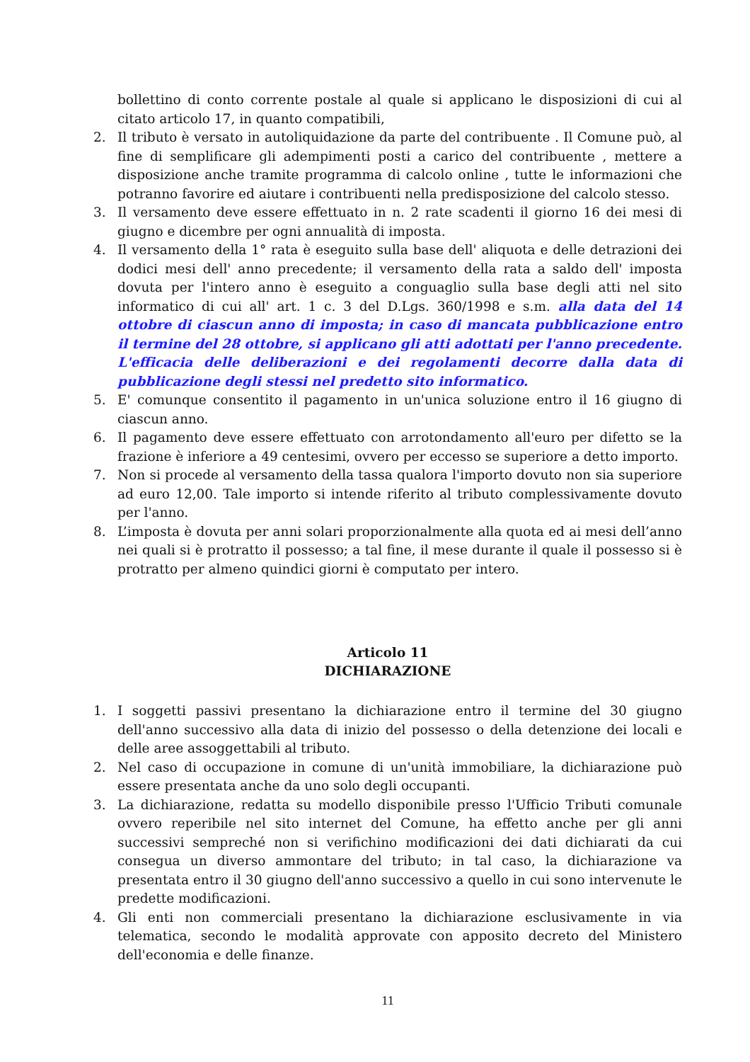bollettino di conto corrente postale al quale si applicano le disposizioni di cui al citato articolo 17, in quanto compatibili,
2. Il tributo è versato in autoliquidazione da parte del contribuente . Il Comune può, al fine di semplificare gli adempimenti posti a carico del contribuente , mettere a disposizione anche tramite programma di calcolo online , tutte le informazioni che potranno favorire ed aiutare i contribuenti nella predisposizione del calcolo stesso.
3. Il versamento deve essere effettuato in n. 2 rate scadenti il giorno 16 dei mesi di giugno e dicembre per ogni annualità di imposta.
4. Il versamento della 1° rata è eseguito sulla base dell' aliquota e delle detrazioni dei dodici mesi dell' anno precedente; il versamento della rata a saldo dell' imposta dovuta per l'intero anno è eseguito a conguaglio sulla base degli atti nel sito informatico di cui all' art. 1 c. 3 del D.Lgs. 360/1998 e s.m. alla data del 14 ottobre di ciascun anno di imposta; in caso di mancata pubblicazione entro il termine del 28 ottobre, si applicano gli atti adottati per l'anno precedente. L'efficacia delle deliberazioni e dei regolamenti decorre dalla data di pubblicazione degli stessi nel predetto sito informatico.
5. E' comunque consentito il pagamento in un'unica soluzione entro il 16 giugno di ciascun anno.
6. Il pagamento deve essere effettuato con arrotondamento all'euro per difetto se la frazione è inferiore a 49 centesimi, ovvero per eccesso se superiore a detto importo.
7. Non si procede al versamento della tassa qualora l'importo dovuto non sia superiore ad euro 12,00. Tale importo si intende riferito al tributo complessivamente dovuto per l'anno.
8. L’imposta è dovuta per anni solari proporzionalmente alla quota ed ai mesi dell’anno nei quali si è protratto il possesso; a tal fine, il mese durante il quale il possesso si è protratto per almeno quindici giorni è computato per intero.
Articolo 11
DICHIARAZIONE
1. I soggetti passivi presentano la dichiarazione entro il termine del 30 giugno dell'anno successivo alla data di inizio del possesso o della detenzione dei locali e delle aree assoggettabili al tributo.
2. Nel caso di occupazione in comune di un'unità immobiliare, la dichiarazione può essere presentata anche da uno solo degli occupanti.
3. La dichiarazione, redatta su modello disponibile presso l'Ufficio Tributi comunale ovvero reperibile nel sito internet del Comune, ha effetto anche per gli anni successivi sempreché non si verifichino modificazioni dei dati dichiarati da cui consegua un diverso ammontare del tributo; in tal caso, la dichiarazione va presentata entro il 30 giugno dell'anno successivo a quello in cui sono intervenute le predette modificazioni.
4. Gli enti non commerciali presentano la dichiarazione esclusivamente in via telematica, secondo le modalità approvate con apposito decreto del Ministero dell'economia e delle finanze.
11